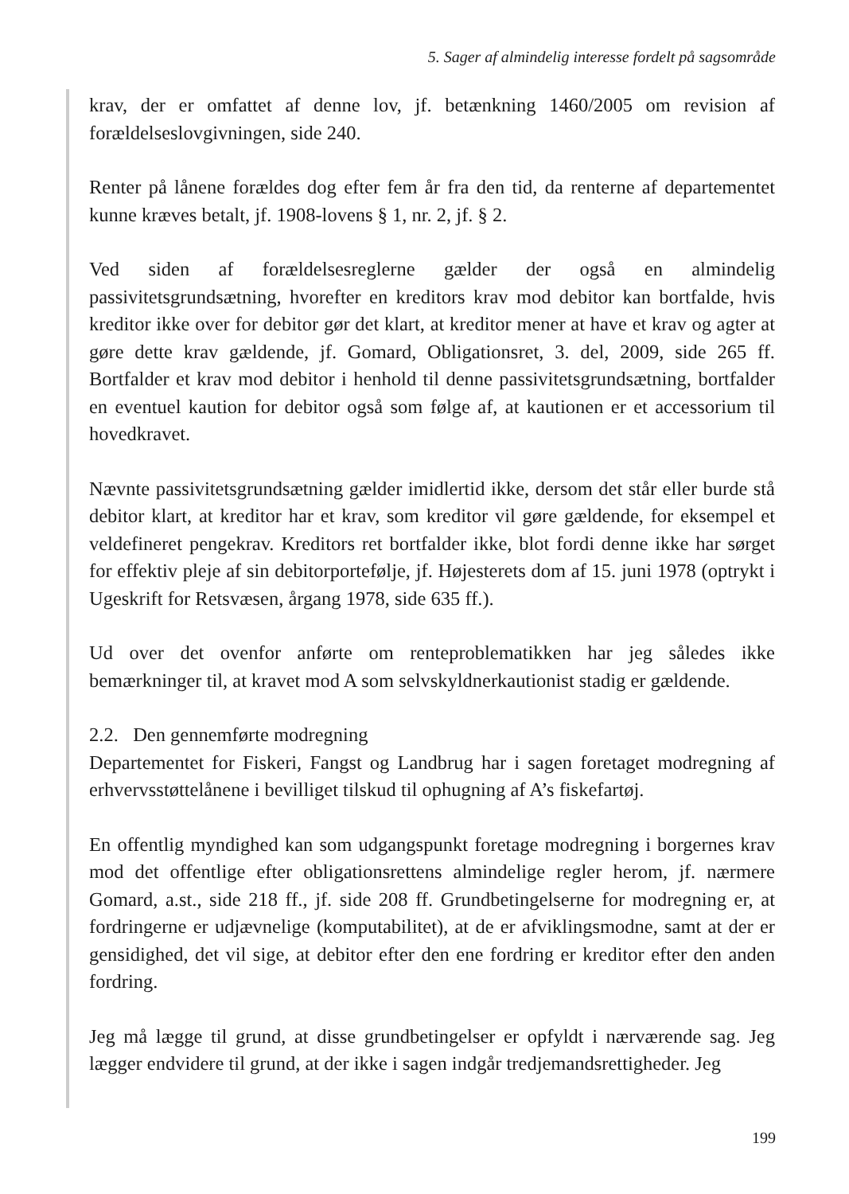5. Sager af almindelig interesse fordelt på sagsområde
krav, der er omfattet af denne lov, jf. betænkning 1460/2005 om revision af forældelseslovgivningen, side 240.
Renter på lånene forældes dog efter fem år fra den tid, da renterne af departementet kunne kræves betalt, jf. 1908-lovens § 1, nr. 2, jf. § 2.
Ved siden af forældelsesreglerne gælder der også en almindelig passivitetsgrundsætning, hvorefter en kreditors krav mod debitor kan bortfalde, hvis kreditor ikke over for debitor gør det klart, at kreditor mener at have et krav og agter at gøre dette krav gældende, jf. Gomard, Obligationsret, 3. del, 2009, side 265 ff. Bortfalder et krav mod debitor i henhold til denne passivitetsgrundsætning, bortfalder en eventuel kaution for debitor også som følge af, at kautionen er et accessorium til hovedkravet.
Nævnte passivitetsgrundsætning gælder imidlertid ikke, dersom det står eller burde stå debitor klart, at kreditor har et krav, som kreditor vil gøre gældende, for eksempel et veldefineret pengekrav. Kreditors ret bortfalder ikke, blot fordi denne ikke har sørget for effektiv pleje af sin debitorportefølje, jf. Højesterets dom af 15. juni 1978 (optrykt i Ugeskrift for Retsvæsen, årgang 1978, side 635 ff.).
Ud over det ovenfor anførte om renteproblematikken har jeg således ikke bemærkninger til, at kravet mod A som selvskyldnerkautionist stadig er gældende.
2.2. Den gennemførte modregning
Departementet for Fiskeri, Fangst og Landbrug har i sagen foretaget modregning af erhvervsstøttelånene i bevilliget tilskud til ophugning af A’s fiskefartøj.
En offentlig myndighed kan som udgangspunkt foretage modregning i borgernes krav mod det offentlige efter obligationsrettens almindelige regler herom, jf. nærmere Gomard, a.st., side 218 ff., jf. side 208 ff. Grundbetingelserne for modregning er, at fordringerne er udjævnelige (komputabilitet), at de er afviklingsmodne, samt at der er gensidighed, det vil sige, at debitor efter den ene fordring er kreditor efter den anden fordring.
Jeg må lægge til grund, at disse grundbetingelser er opfyldt i nærværende sag. Jeg lægger endvidere til grund, at der ikke i sagen indgår tredjemandsrettigheder. Jeg
199